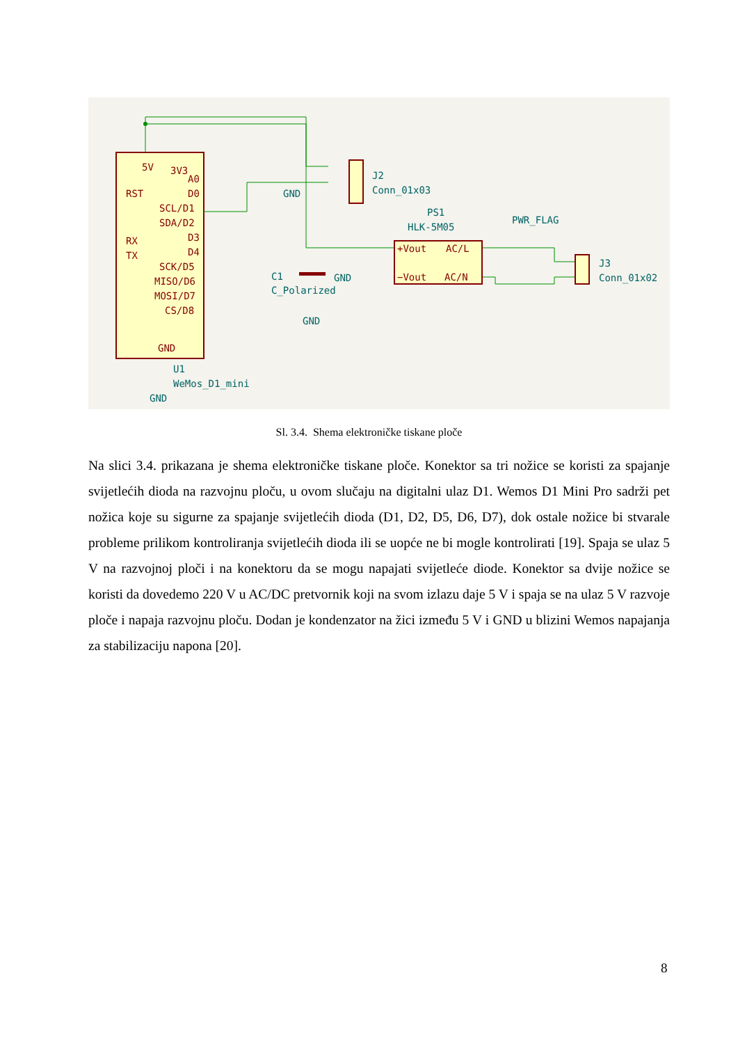RST
RX
TX
A0
D0
SCL/D1
SDA/D2
D3
D4
SCK/D5
MISO/D6
MOSI/D7
CS/D8
5V
3V3
GND
+Vout
AC/L
−Vout
AC/N
J2
Conn_01x03
GND
PS1
HLK-5M05
PWR_FLAG
J3
Conn_01x02
C1
C_Polarized
GND
GND
U1
WeMos_D1_mini
GND
Sl. 3.4. Shema elektroničke tiskane ploče
Na slici 3.4. prikazana je shema elektroničke tiskane ploče. Konektor sa tri nožice se koristi za spajanje svijetlećih dioda na razvojnu ploču, u ovom slučaju na digitalni ulaz D1. Wemos D1 Mini Pro sadrži pet nožica koje su sigurne za spajanje svijetlećih dioda (D1, D2, D5, D6, D7), dok ostale nožice bi stvarale probleme prilikom kontroliranja svijetlećih dioda ili se uopće ne bi mogle kontrolirati [19]. Spaja se ulaz 5 V na razvojnoj ploči i na konektoru da se mogu napajati svijetleće diode. Konektor sa dvije nožice se koristi da dovedemo 220 V u AC/DC pretvornik koji na svom izlazu daje 5 V i spaja se na ulaz 5 V razvoje ploče i napaja razvojnu ploču. Dodan je kondenzator na žici između 5 V i GND u blizini Wemos napajanja za stabilizaciju napona [20].
8